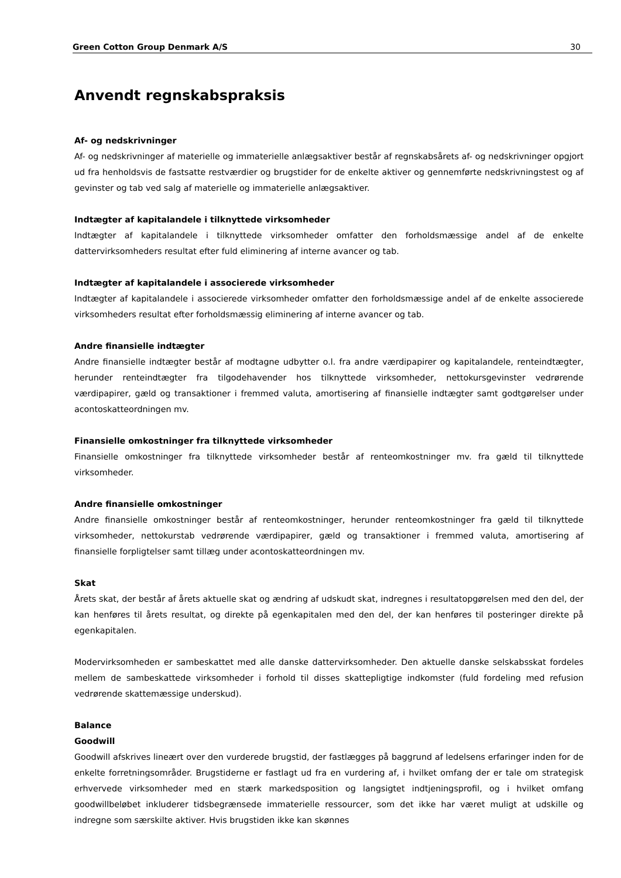Green Cotton Group Denmark A/S 30
Anvendt regnskabspraksis
Af- og nedskrivninger
Af- og nedskrivninger af materielle og immaterielle anlægsaktiver består af regnskabsårets af- og nedskrivninger opgjort ud fra henholdsvis de fastsatte restværdier og brugstider for de enkelte aktiver og gennemførte nedskrivningstest og af gevinster og tab ved salg af materielle og immaterielle anlægsaktiver.
Indtægter af kapitalandele i tilknyttede virksomheder
Indtægter af kapitalandele i tilknyttede virksomheder omfatter den forholdsmæssige andel af de enkelte dattervirksomheders resultat efter fuld eliminering af interne avancer og tab.
Indtægter af kapitalandele i associerede virksomheder
Indtægter af kapitalandele i associerede virksomheder omfatter den forholdsmæssige andel af de enkelte associerede virksomheders resultat efter forholdsmæssig eliminering af interne avancer og tab.
Andre finansielle indtægter
Andre finansielle indtægter består af modtagne udbytter o.l. fra andre værdipapirer og kapitalandele, renteindtægter, herunder renteindtægter fra tilgodehavender hos tilknyttede virksomheder, nettokursgevinster vedrørende værdipapirer, gæld og transaktioner i fremmed valuta, amortisering af finansielle indtægter samt godtgørelser under acontoskatteordningen mv.
Finansielle omkostninger fra tilknyttede virksomheder
Finansielle omkostninger fra tilknyttede virksomheder består af renteomkostninger mv. fra gæld til tilknyttede virksomheder.
Andre finansielle omkostninger
Andre finansielle omkostninger består af renteomkostninger, herunder renteomkostninger fra gæld til tilknyttede virksomheder, nettokurstab vedrørende værdipapirer, gæld og transaktioner i fremmed valuta, amortisering af finansielle forpligtelser samt tillæg under acontoskatteordningen mv.
Skat
Årets skat, der består af årets aktuelle skat og ændring af udskudt skat, indregnes i resultatopgørelsen med den del, der kan henføres til årets resultat, og direkte på egenkapitalen med den del, der kan henføres til posteringer direkte på egenkapitalen.
Modervirksomheden er sambeskattet med alle danske dattervirksomheder. Den aktuelle danske selskabsskat fordeles mellem de sambeskattede virksomheder i forhold til disses skattepligtige indkomster (fuld fordeling med refusion vedrørende skattemæssige underskud).
Balance
Goodwill
Goodwill afskrives lineært over den vurderede brugstid, der fastlægges på baggrund af ledelsens erfaringer inden for de enkelte forretningsområder. Brugstiderne er fastlagt ud fra en vurdering af, i hvilket omfang der er tale om strategisk erhvervede virksomheder med en stærk markedsposition og langsigtet indtjeningsprofil, og i hvilket omfang goodwillbeløbet inkluderer tidsbegrænsede immaterielle ressourcer, som det ikke har været muligt at udskille og indregne som særskilte aktiver. Hvis brugstiden ikke kan skønnes